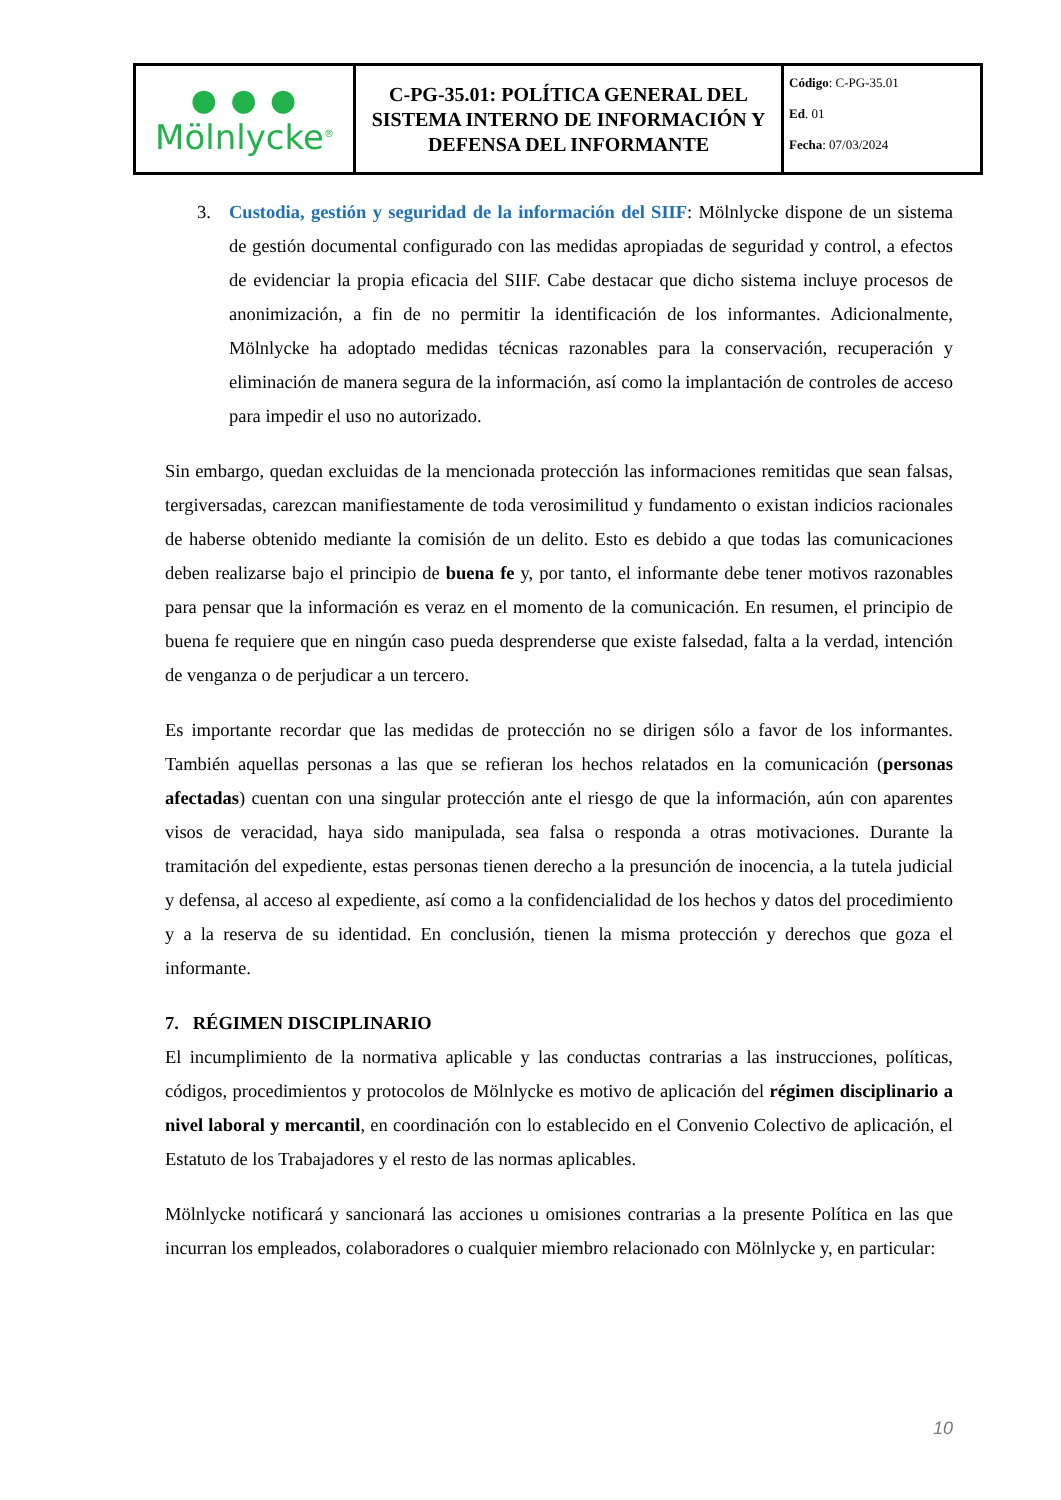| ● ● ● Mölnlycke<sup>®</sup> | C-PG-35.01: POLÍTICA GENERAL DEL SISTEMA INTERNO DE INFORMACIÓN Y DEFENSA DEL INFORMANTE | Código : C-PG-35.01 Ed . 01 Fecha : 07/03/2024 |
3. Custodia, gestión y seguridad de la información del SIIF: Mölnlycke dispone de un sistema de gestión documental configurado con las medidas apropiadas de seguridad y control, a efectos de evidenciar la propia eficacia del SIIF. Cabe destacar que dicho sistema incluye procesos de anonimización, a fin de no permitir la identificación de los informantes. Adicionalmente, Mölnlycke ha adoptado medidas técnicas razonables para la conservación, recuperación y eliminación de manera segura de la información, así como la implantación de controles de acceso para impedir el uso no autorizado.
Sin embargo, quedan excluidas de la mencionada protección las informaciones remitidas que sean falsas, tergiversadas, carezcan manifiestamente de toda verosimilitud y fundamento o existan indicios racionales de haberse obtenido mediante la comisión de un delito. Esto es debido a que todas las comunicaciones deben realizarse bajo el principio de buena fe y, por tanto, el informante debe tener motivos razonables para pensar que la información es veraz en el momento de la comunicación. En resumen, el principio de buena fe requiere que en ningún caso pueda desprenderse que existe falsedad, falta a la verdad, intención de venganza o de perjudicar a un tercero.
Es importante recordar que las medidas de protección no se dirigen sólo a favor de los informantes. También aquellas personas a las que se refieran los hechos relatados en la comunicación (personas afectadas) cuentan con una singular protección ante el riesgo de que la información, aún con aparentes visos de veracidad, haya sido manipulada, sea falsa o responda a otras motivaciones. Durante la tramitación del expediente, estas personas tienen derecho a la presunción de inocencia, a la tutela judicial y defensa, al acceso al expediente, así como a la confidencialidad de los hechos y datos del procedimiento y a la reserva de su identidad. En conclusión, tienen la misma protección y derechos que goza el informante.
7. RÉGIMEN DISCIPLINARIO
El incumplimiento de la normativa aplicable y las conductas contrarias a las instrucciones, políticas, códigos, procedimientos y protocolos de Mölnlycke es motivo de aplicación del régimen disciplinario a nivel laboral y mercantil, en coordinación con lo establecido en el Convenio Colectivo de aplicación, el Estatuto de los Trabajadores y el resto de las normas aplicables.
Mölnlycke notificará y sancionará las acciones u omisiones contrarias a la presente Política en las que incurran los empleados, colaboradores o cualquier miembro relacionado con Mölnlycke y, en particular:
10